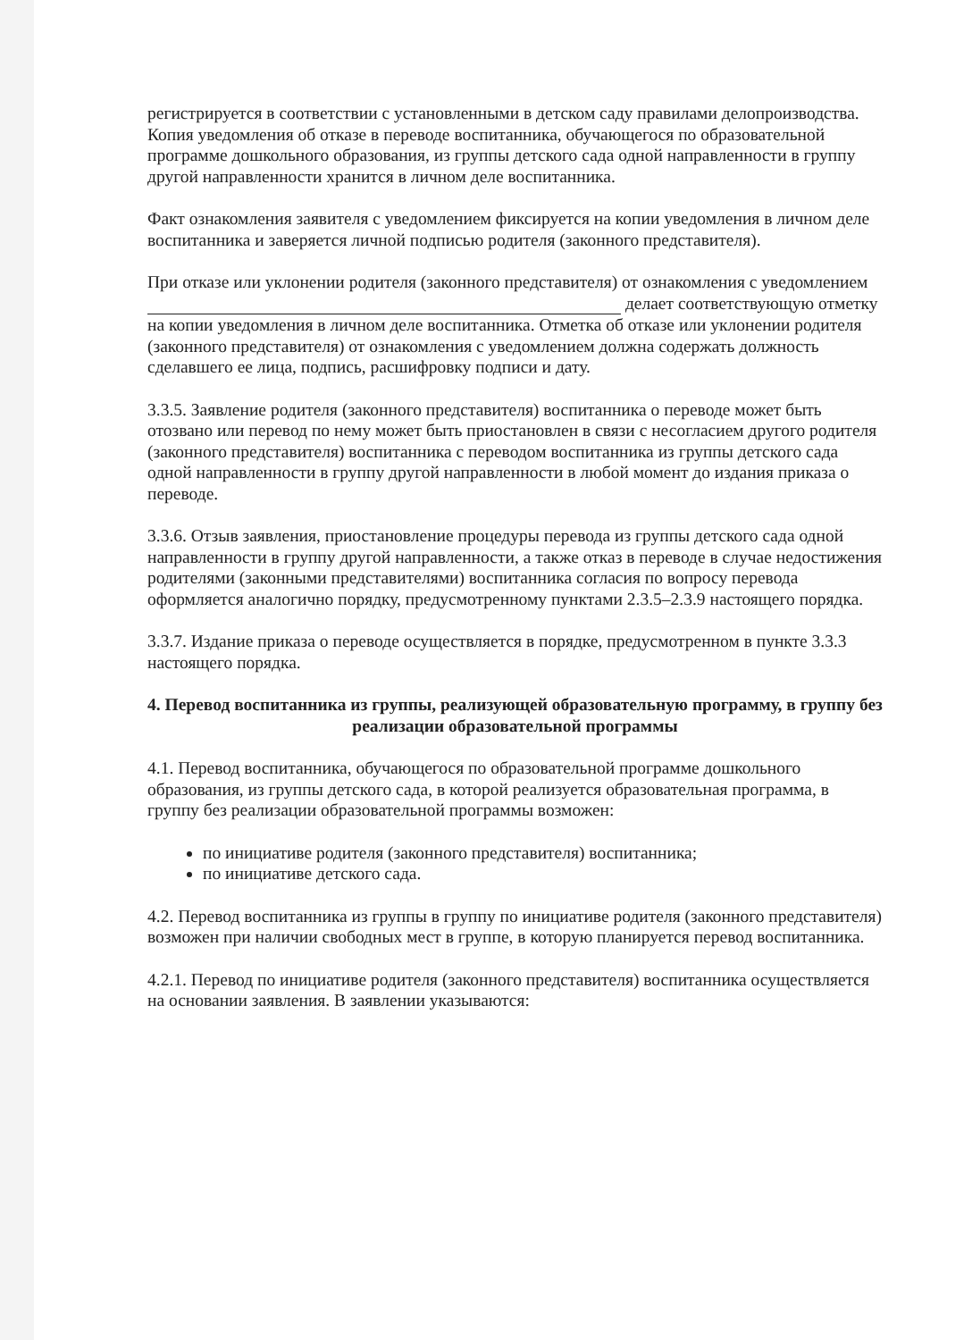регистрируется в соответствии с установленными в детском саду правилами делопроизводства. Копия уведомления об отказе в переводе воспитанника, обучающегося по образовательной программе дошкольного образования, из группы детского сада одной направленности в группу другой направленности хранится в личном деле воспитанника.
Факт ознакомления заявителя с уведомлением фиксируется на копии уведомления в личном деле воспитанника и заверяется личной подписью родителя (законного представителя).
При отказе или уклонении родителя (законного представителя) от ознакомления с уведомлением делает соответствующую отметку на копии уведомления в личном деле воспитанника. Отметка об отказе или уклонении родителя (законного представителя) от ознакомления с уведомлением должна содержать должность сделавшего ее лица, подпись, расшифровку подписи и дату.
3.3.5. Заявление родителя (законного представителя) воспитанника о переводе может быть отозвано или перевод по нему может быть приостановлен в связи с несогласием другого родителя (законного представителя) воспитанника с переводом воспитанника из группы детского сада одной направленности в группу другой направленности в любой момент до издания приказа о переводе.
3.3.6. Отзыв заявления, приостановление процедуры перевода из группы детского сада одной направленности в группу другой направленности, а также отказ в переводе в случае недостижения родителями (законными представителями) воспитанника согласия по вопросу перевода оформляется аналогично порядку, предусмотренному пунктами 2.3.5–2.3.9 настоящего порядка.
3.3.7. Издание приказа о переводе осуществляется в порядке, предусмотренном в пункте 3.3.3 настоящего порядка.
4. Перевод воспитанника из группы, реализующей образовательную программу, в группу без реализации образовательной программы
4.1. Перевод воспитанника, обучающегося по образовательной программе дошкольного образования, из группы детского сада, в которой реализуется образовательная программа, в группу без реализации образовательной программы возможен:
по инициативе родителя (законного представителя) воспитанника;
по инициативе детского сада.
4.2. Перевод воспитанника из группы в группу по инициативе родителя (законного представителя) возможен при наличии свободных мест в группе, в которую планируется перевод воспитанника.
4.2.1. Перевод по инициативе родителя (законного представителя) воспитанника осуществляется на основании заявления. В заявлении указываются: